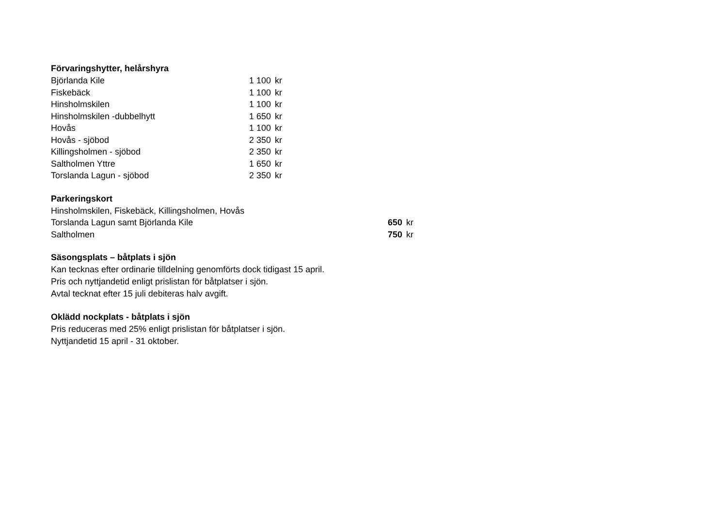Förvaringshytter, helårshyra
| Björlanda Kile | 1 100 | kr |
| Fiskebäck | 1 100 | kr |
| Hinsholmskilen | 1 100 | kr |
| Hinsholmskilen -dubbelhytt | 1 650 | kr |
| Hovås | 1 100 | kr |
| Hovås - sjöbod | 2 350 | kr |
| Killingsholmen - sjöbod | 2 350 | kr |
| Saltholmen Yttre | 1 650 | kr |
| Torslanda Lagun - sjöbod | 2 350 | kr |
Parkeringskort
| Hinsholmskilen, Fiskebäck, Killingsholmen, Hovås | | |
| Torslanda Lagun samt Björlanda Kile | 650 | kr |
| Saltholmen | 750 | kr |
Säsongsplats – båtplats i sjön
Kan tecknas efter ordinarie tilldelning genomförts dock tidigast 15 april.
Pris och nyttjandetid enligt prislistan för båtplatser i sjön.
Avtal tecknat efter 15 juli debiteras halv avgift.
Oklädd nockplats - båtplats i sjön
Pris reduceras med 25% enligt prislistan för båtplatser i sjön.
Nyttjandetid 15 april - 31 oktober.